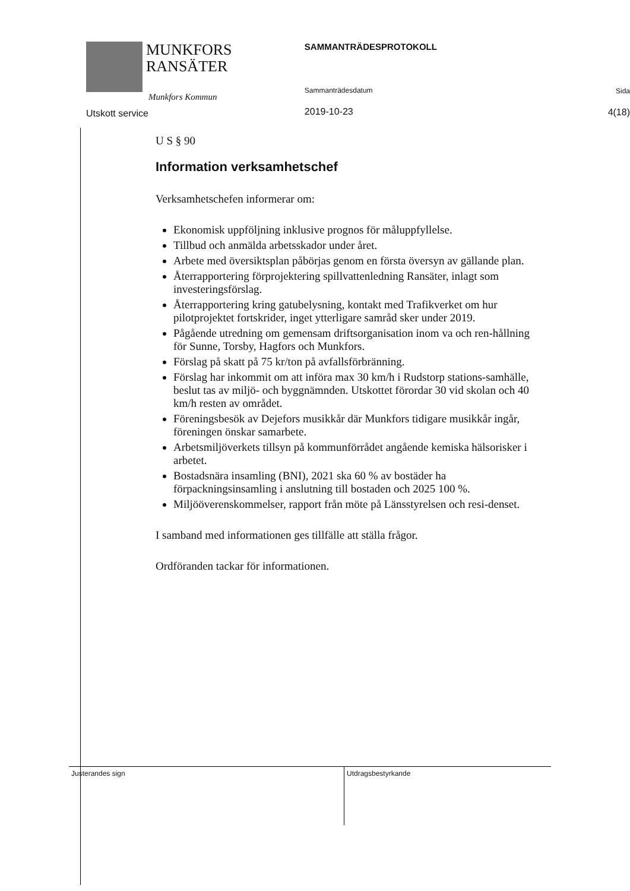MUNKFORS
RANSÄTER
Munkfors Kommun
Utskott service
SAMMANTRÄDESPROTOKOLL
Sammanträdesdatum
2019-10-23
Sida
4(18)
U S § 90
Information verksamhetschef
Verksamhetschefen informerar om:
Ekonomisk uppföljning inklusive prognos för måluppfyllelse.
Tillbud och anmälda arbetsskador under året.
Arbete med översiktsplan påbörjas genom en första översyn av gällande plan.
Återrapportering förprojektering spillvattenledning Ransäter, inlagt som investeringsförslag.
Återrapportering kring gatubelysning, kontakt med Trafikverket om hur pilotprojektet fortskrider, inget ytterligare samråd sker under 2019.
Pågående utredning om gemensam driftsorganisation inom va och ren-hållning för Sunne, Torsby, Hagfors och Munkfors.
Förslag på skatt på 75 kr/ton på avfallsförbränning.
Förslag har inkommit om att införa max 30 km/h i Rudstorp stations-samhälle, beslut tas av miljö- och byggnämnden. Utskottet förordar 30 vid skolan och 40 km/h resten av området.
Föreningsbesök av Dejefors musikkår där Munkfors tidigare musikkår ingår, föreningen önskar samarbete.
Arbetsmiljöverkets tillsyn på kommunförrådet angående kemiska hälsorisker i arbetet.
Bostadsnära insamling (BNI), 2021 ska 60 % av bostäder ha förpackningsinsamling i anslutning till bostaden och 2025 100 %.
Miljööverenskommelser, rapport från möte på Länsstyrelsen och resi-denset.
I samband med informationen ges tillfälle att ställa frågor.
Ordföranden tackar för informationen.
Justerandes sign Utdragsbestyrkande